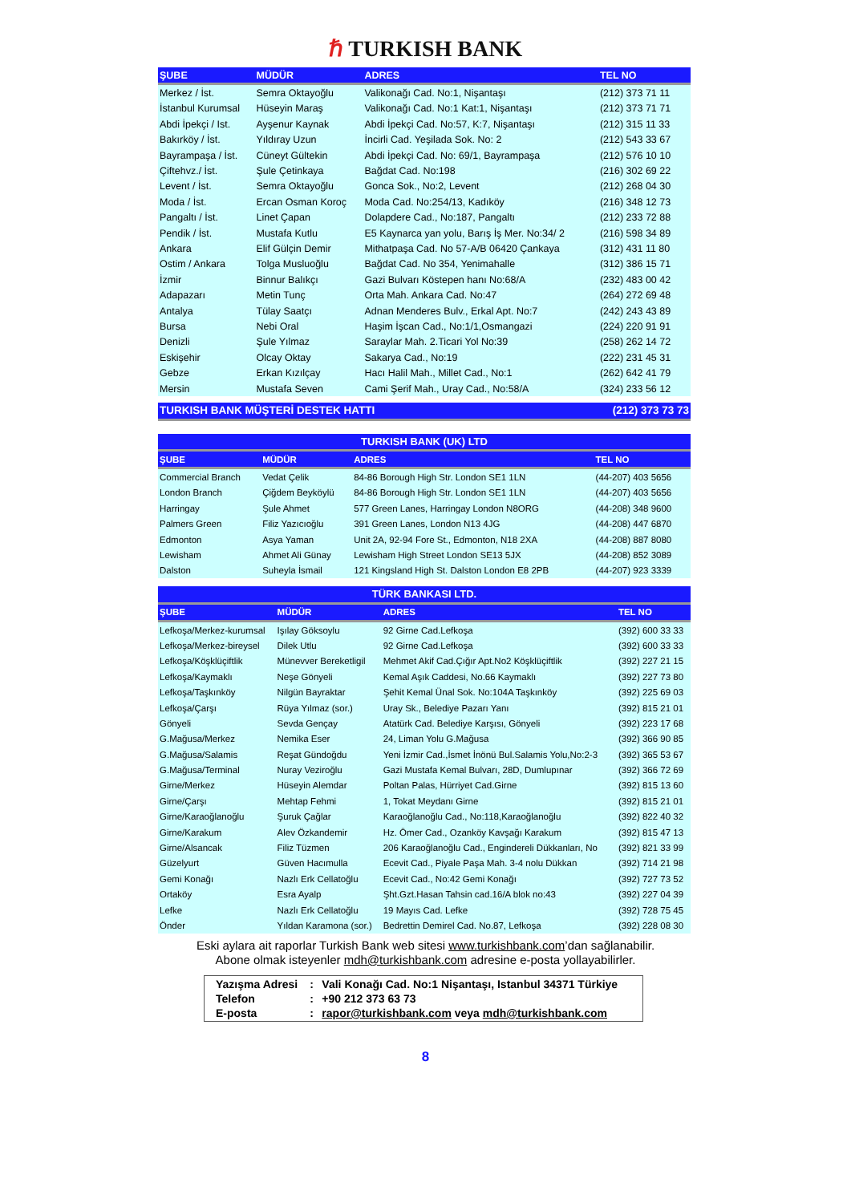ℏ TURKISH BANK
| ŞUBE | MÜDÜR | ADRES | TEL NO |
| --- | --- | --- | --- |
| Merkez / İst. | Semra Oktayoğlu | Valikonağı Cad. No:1, Nişantaşı | (212) 373 71 11 |
| İstanbul Kurumsal | Hüseyin Maraş | Valikonağı Cad. No:1 Kat:1, Nişantaşı | (212) 373 71 71 |
| Abdi İpekçi / Ist. | Ayşenur Kaynak | Abdi İpekçi Cad. No:57, K:7, Nişantaşı | (212) 315 11 33 |
| Bakırköy / İst. | Yıldıray Uzun | İncirli Cad. Yeşilada Sok. No: 2 | (212) 543 33 67 |
| Bayrampaşa / İst. | Cüneyt Gültekin | Abdi İpekçi Cad. No: 69/1, Bayrampaşa | (212) 576 10 10 |
| Çiftehvz./ İst. | Şule Çetinkaya | Bağdat Cad. No:198 | (216) 302 69 22 |
| Levent / İst. | Semra Oktayoğlu | Gonca Sok., No:2, Levent | (212) 268 04 30 |
| Moda / İst. | Ercan Osman Koroç | Moda Cad. No:254/13, Kadıköy | (216) 348 12 73 |
| Pangaltı / İst. | Linet Çapan | Dolapdere Cad., No:187, Pangaltı | (212) 233 72 88 |
| Pendik / İst. | Mustafa Kutlu | E5 Kaynarca yan yolu, Barış İş Mer. No:34/ 2 | (216) 598 34 89 |
| Ankara | Elif Gülçin Demir | Mithatpaşa Cad. No 57-A/B 06420 Çankaya | (312) 431 11 80 |
| Ostim / Ankara | Tolga Musluoğlu | Bağdat Cad. No 354, Yenimahalle | (312) 386 15 71 |
| İzmir | Binnur Balıkçı | Gazi Bulvarı Köstepen hanı No:68/A | (232) 483 00 42 |
| Adapazarı | Metin Tunç | Orta Mah. Ankara Cad. No:47 | (264) 272 69 48 |
| Antalya | Tülay Saatçı | Adnan Menderes Bulv., Erkal Apt. No:7 | (242) 243 43 89 |
| Bursa | Nebi Oral | Haşim İşcan Cad., No:1/1,Osmangazi | (224) 220 91 91 |
| Denizli | Şule Yılmaz | Saraylar Mah. 2.Ticari Yol No:39 | (258) 262 14 72 |
| Eskişehir | Olcay Oktay | Sakarya Cad., No:19 | (222) 231 45 31 |
| Gebze | Erkan Kızılçay | Hacı Halil Mah., Millet Cad., No:1 | (262) 642 41 79 |
| Mersin | Mustafa Seven | Cami Şerif Mah., Uray Cad., No:58/A | (324) 233 56 12 |
| TURKISH BANK MÜŞTERİ DESTEK HATTI | | | (212) 373 73 73 |
| TURKISH BANK (UK) LTD | | | |
| --- | --- | --- | --- |
| ŞUBE | MÜDÜR | ADRES | TEL NO |
| Commercial Branch | Vedat Çelik | 84-86 Borough High Str. London SE1 1LN | (44-207) 403 5656 |
| London Branch | Çiğdem Beyköylü | 84-86 Borough High Str. London SE1 1LN | (44-207) 403 5656 |
| Harringay | Şule Ahmet | 577 Green Lanes, Harringay London N8ORG | (44-208) 348 9600 |
| Palmers Green | Filiz Yazıcıoğlu | 391 Green Lanes, London N13 4JG | (44-208) 447 6870 |
| Edmonton | Asya Yaman | Unit 2A, 92-94 Fore St., Edmonton, N18 2XA | (44-208) 887 8080 |
| Lewisham | Ahmet Ali Günay | Lewisham High Street London SE13 5JX | (44-208) 852 3089 |
| Dalston | Suheyla İsmail | 121 Kingsland High St. Dalston London E8 2PB | (44-207) 923 3339 |
| TÜRK BANKASI LTD. | | | |
| --- | --- | --- | --- |
| ŞUBE | MÜDÜR | ADRES | TEL NO |
| Lefkoşa/Merkez-kurumsal | Işılay Göksoylu | 92 Girne Cad.Lefkoşa | (392) 600 33 33 |
| Lefkoşa/Merkez-bireysel | Dilek Utlu | 92 Girne Cad.Lefkoşa | (392) 600 33 33 |
| Lefkoşa/Köşklüçiftlik | Münevver Bereketligil | Mehmet Akif Cad.Çığır Apt.No2 Köşklüçiftlik | (392) 227 21 15 |
| Lefkoşa/Kaymaklı | Neşe Gönyeli | Kemal Aşık Caddesi, No.66 Kaymaklı | (392) 227 73 80 |
| Lefkoşa/Taşkınköy | Nilgün Bayraktar | Şehit Kemal Ünal Sok. No:104A Taşkınköy | (392) 225 69 03 |
| Lefkoşa/Çarşı | Rüya Yılmaz (sor.) | Uray Sk., Belediye Pazarı Yanı | (392) 815 21 01 |
| Gönyeli | Sevda Gençay | Atatürk Cad. Belediye Karşısı, Gönyeli | (392) 223 17 68 |
| G.Mağusa/Merkez | Nemika Eser | 24, Liman Yolu G.Mağusa | (392) 366 90 85 |
| G.Mağusa/Salamis | Reşat Gündoğdu | Yeni İzmir Cad.,İsmet İnönü Bul.Salamis Yolu,No:2-3 | (392) 365 53 67 |
| G.Mağusa/Terminal | Nuray Veziroğlu | Gazi Mustafa Kemal Bulvarı, 28D, Dumlupınar | (392) 366 72 69 |
| Girne/Merkez | Hüseyin Alemdar | Poltan Palas, Hürriyet Cad.Girne | (392) 815 13 60 |
| Girne/Çarşı | Mehtap Fehmi | 1, Tokat Meydanı Girne | (392) 815 21 01 |
| Girne/Karaoğlanoğlu | Şuruk Çağlar | Karaoğlanoğlu Cad., No:118,Karaoğlanoğlu | (392) 822 40 32 |
| Girne/Karakum | Alev Özkandemir | Hz. Ömer Cad., Ozanköy Kavşağı Karakum | (392) 815 47 13 |
| Girne/Alsancak | Filiz Tüzmen | 206 Karaoğlanoğlu Cad., Engindereli Dükkanları, No | (392) 821 33 99 |
| Güzelyurt | Güven Hacımulla | Ecevit Cad., Piyale Paşa Mah. 3-4 nolu Dükkan | (392) 714 21 98 |
| Gemi Konağı | Nazlı Erk Cellatoğlu | Ecevit Cad., No:42 Gemi Konağı | (392) 727 73 52 |
| Ortaköy | Esra Ayalp | Şht.Gzt.Hasan Tahsin cad.16/A blok no:43 | (392) 227 04 39 |
| Lefke | Nazlı Erk Cellatoğlu | 19 Mayıs Cad. Lefke | (392) 728 75 45 |
| Önder | Yıldan Karamona (sor.) | Bedrettin Demirel Cad. No.87, Lefkoşa | (392) 228 08 30 |
Eski aylara ait raporlar Turkish Bank web sitesi www.turkishbank.com’dan sağlanabilir.
Abone olmak isteyenler mdh@turkishbank.com adresine e-posta yollayabilirler.
| Yazışma Adresi | : | Vali Konağı Cad. No:1 Nişantaşı, Istanbul 34371 Türkiye |
| Telefon | : | +90 212 373 63 73 |
| E-posta | : | rapor@turkishbank.com veya mdh@turkishbank.com |
8